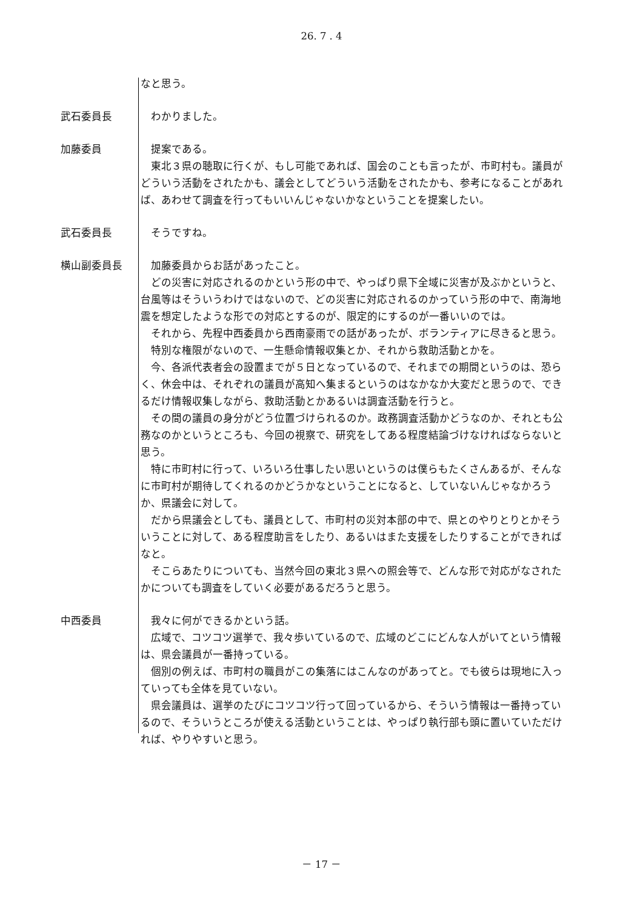26. 7 . 4
なと思う。
武石委員長 　わかりました。
加藤委員 　提案である。
　東北３県の聴取に行くが、もし可能であれば、国会のことも言ったが、市町村も。議員がどういう活動をされたかも、議会としてどういう活動をされたかも、参考になることがあれば、あわせて調査を行ってもいいんじゃないかなということを提案したい。
武石委員長 　そうですね。
横山副委員長 　加藤委員からお話があったこと。
　どの災害に対応されるのかという形の中で、やっぱり県下全域に災害が及ぶかというと、台風等はそういうわけではないので、どの災害に対応されるのかっていう形の中で、南海地震を想定したような形での対応とするのが、限定的にするのが一番いいのでは。
　それから、先程中西委員から西南豪雨での話があったが、ボランティアに尽きると思う。
　特別な権限がないので、一生懸命情報収集とか、それから救助活動とかを。
　今、各派代表者会の設置までが５日となっているので、それまでの期間というのは、恐らく、休会中は、それぞれの議員が高知へ集まるというのはなかなか大変だと思うので、できるだけ情報収集しながら、救助活動とかあるいは調査活動を行うと。
　その間の議員の身分がどう位置づけられるのか。政務調査活動かどうなのか、それとも公務なのかというところも、今回の視察で、研究をしてある程度結論づけなければならないと思う。
　特に市町村に行って、いろいろ仕事したい思いというのは僕らもたくさんあるが、そんなに市町村が期待してくれるのかどうかなということになると、していないんじゃなかろうか、県議会に対して。
　だから県議会としても、議員として、市町村の災対本部の中で、県とのやりとりとかそういうことに対して、ある程度助言をしたり、あるいはまた支援をしたりすることができればなと。
　そこらあたりについても、当然今回の東北３県への照会等で、どんな形で対応がなされたかについても調査をしていく必要があるだろうと思う。
中西委員 　我々に何ができるかという話。
　広域で、コツコツ選挙で、我々歩いているので、広域のどこにどんな人がいてという情報は、県会議員が一番持っている。
　個別の例えば、市町村の職員がこの集落にはこんなのがあってと。でも彼らは現地に入っていっても全体を見ていない。
　県会議員は、選挙のたびにコツコツ行って回っているから、そういう情報は一番持っているので、そういうところが使える活動ということは、やっぱり執行部も頭に置いていただければ、やりやすいと思う。
－ 17 －